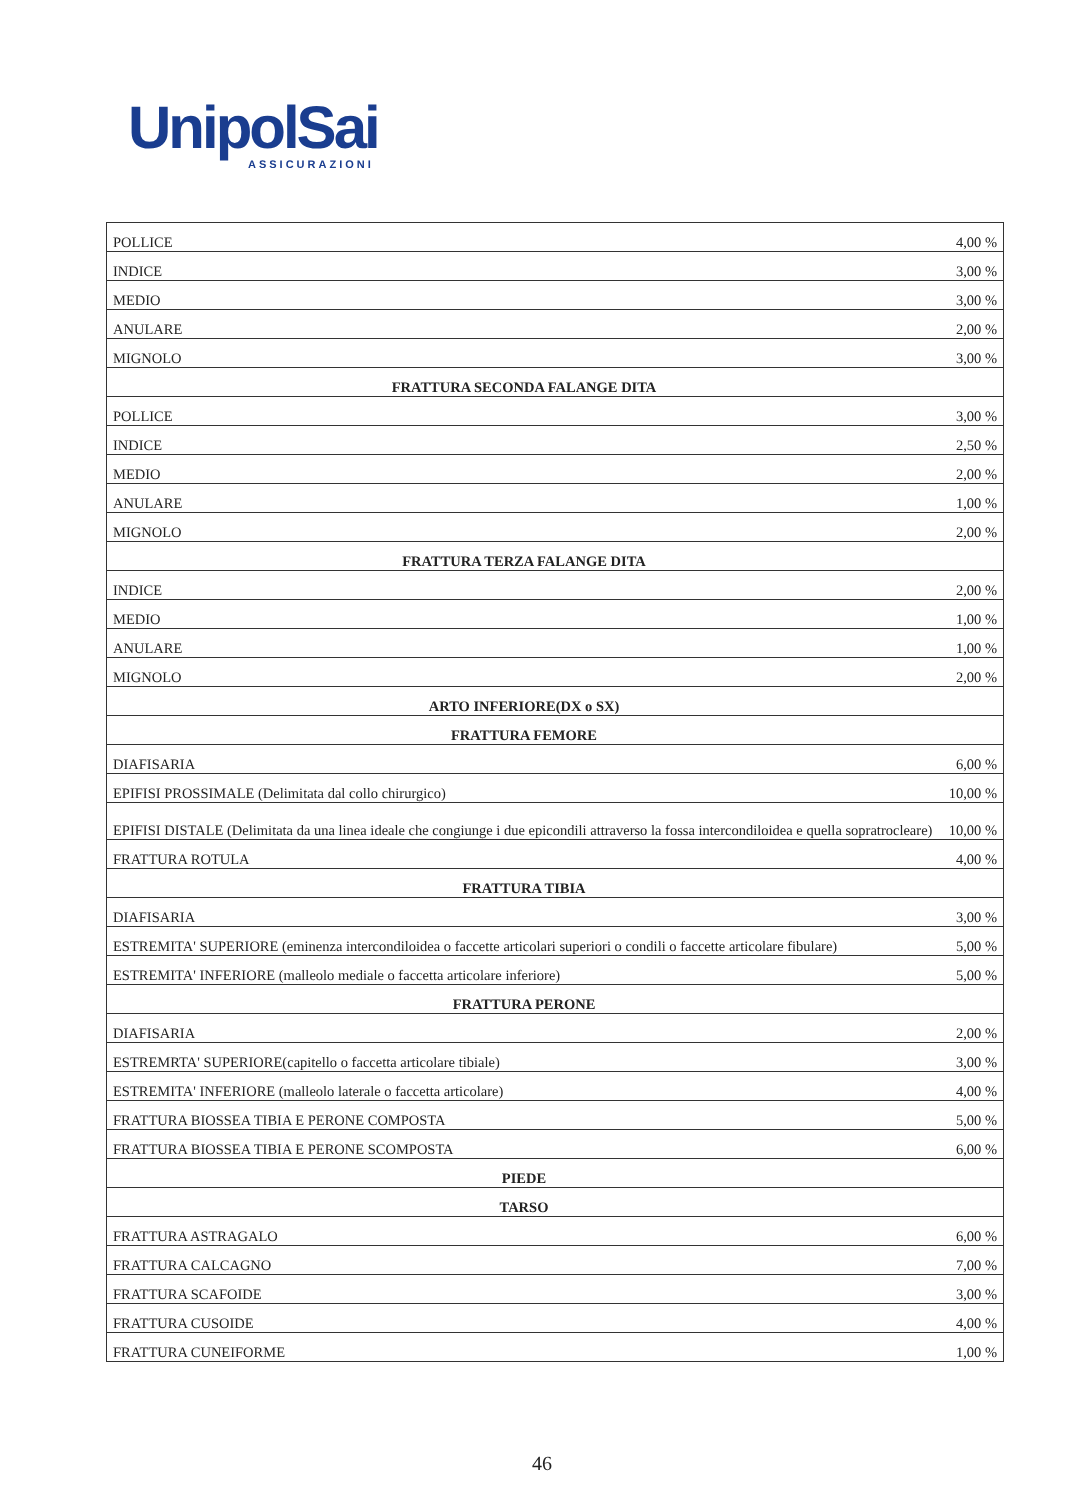UnipolSai
ASSICURAZIONI
| POLLICE | 4,00 % |
| INDICE | 3,00 % |
| MEDIO | 3,00 % |
| ANULARE | 2,00 % |
| MIGNOLO | 3,00 % |
| FRATTURA SECONDA FALANGE DITA | |
| POLLICE | 3,00 % |
| INDICE | 2,50 % |
| MEDIO | 2,00 % |
| ANULARE | 1,00 % |
| MIGNOLO | 2,00 % |
| FRATTURA TERZA FALANGE DITA | |
| INDICE | 2,00 % |
| MEDIO | 1,00 % |
| ANULARE | 1,00 % |
| MIGNOLO | 2,00 % |
| ARTO INFERIORE(DX o SX) | |
| FRATTURA FEMORE | |
| DIAFISARIA | 6,00 % |
| EPIFISI PROSSIMALE (Delimitata dal collo chirurgico) | 10,00 % |
| EPIFISI DISTALE (Delimitata da una linea ideale che congiunge i due epicondili attraverso la fossa intercondiloidea e quella sopratrocleare) | 10,00 % |
| FRATTURA ROTULA | 4,00 % |
| FRATTURA TIBIA | |
| DIAFISARIA | 3,00 % |
| ESTREMITA' SUPERIORE (eminenza intercondiloidea o faccette articolari superiori o condili o faccette articolare fibulare) | 5,00 % |
| ESTREMITA' INFERIORE (malleolo mediale o faccetta articolare inferiore) | 5,00 % |
| FRATTURA PERONE | |
| DIAFISARIA | 2,00 % |
| ESTREMRTA' SUPERIORE(capitello o faccetta articolare tibiale) | 3,00 % |
| ESTREMITA' INFERIORE (malleolo laterale o faccetta articolare) | 4,00 % |
| FRATTURA BIOSSEA TIBIA E PERONE COMPOSTA | 5,00 % |
| FRATTURA BIOSSEA TIBIA E PERONE SCOMPOSTA | 6,00 % |
| PIEDE | |
| TARSO | |
| FRATTURA ASTRAGALO | 6,00 % |
| FRATTURA CALCAGNO | 7,00 % |
| FRATTURA SCAFOIDE | 3,00 % |
| FRATTURA CUSOIDE | 4,00 % |
| FRATTURA CUNEIFORME | 1,00 % |
46